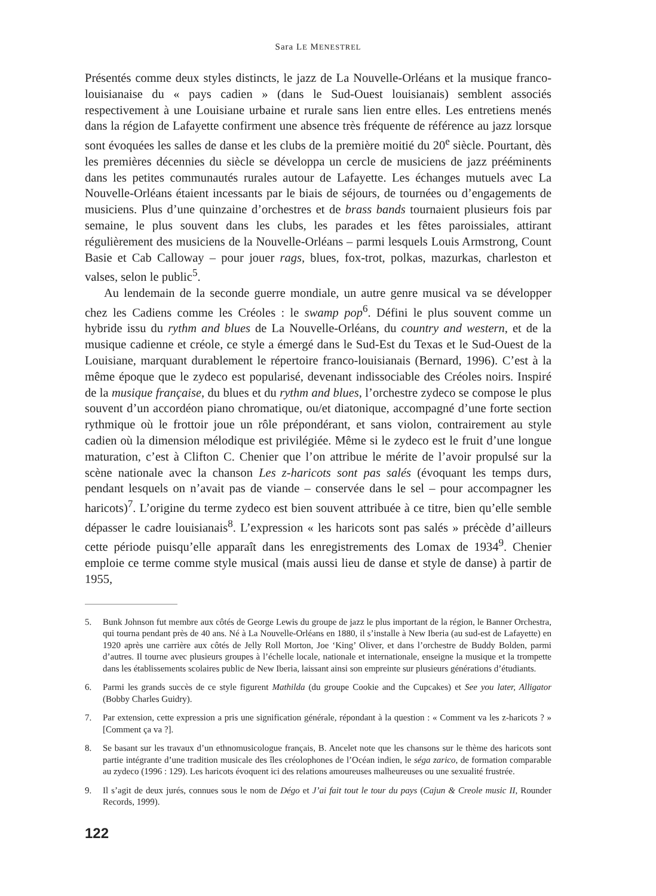Sara LE MENESTREL
Présentés comme deux styles distincts, le jazz de La Nouvelle-Orléans et la musique franco-louisianaise du « pays cadien » (dans le Sud-Ouest louisianais) semblent associés respectivement à une Louisiane urbaine et rurale sans lien entre elles. Les entretiens menés dans la région de Lafayette confirment une absence très fréquente de référence au jazz lorsque sont évoquées les salles de danse et les clubs de la première moitié du 20<sup>e</sup> siècle. Pourtant, dès les premières décennies du siècle se développa un cercle de musiciens de jazz prééminents dans les petites communautés rurales autour de Lafayette. Les échanges mutuels avec La Nouvelle-Orléans étaient incessants par le biais de séjours, de tournées ou d’engagements de musiciens. Plus d’une quinzaine d’orchestres et de brass bands tournaient plusieurs fois par semaine, le plus souvent dans les clubs, les parades et les fêtes paroissiales, attirant régulièrement des musiciens de la Nouvelle-Orléans – parmi lesquels Louis Armstrong, Count Basie et Cab Calloway – pour jouer rags, blues, fox-trot, polkas, mazurkas, charleston et valses, selon le public<sup>5</sup>.
Au lendemain de la seconde guerre mondiale, un autre genre musical va se développer chez les Cadiens comme les Créoles : le swamp pop<sup>6</sup>. Défini le plus souvent comme un hybride issu du rythm and blues de La Nouvelle-Orléans, du country and western, et de la musique cadienne et créole, ce style a émergé dans le Sud-Est du Texas et le Sud-Ouest de la Louisiane, marquant durablement le répertoire franco-louisianais (Bernard, 1996). C’est à la même époque que le zydeco est popularisé, devenant indissociable des Créoles noirs. Inspiré de la musique française, du blues et du rythm and blues, l’orchestre zydeco se compose le plus souvent d’un accordéon piano chromatique, ou/et diatonique, accompagné d’une forte section rythmique où le frottoir joue un rôle prépondérant, et sans violon, contrairement au style cadien où la dimension mélodique est privilégiée. Même si le zydeco est le fruit d’une longue maturation, c’est à Clifton C. Chenier que l’on attribue le mérite de l’avoir propulsé sur la scène nationale avec la chanson Les z-haricots sont pas salés (évoquant les temps durs, pendant lesquels on n’avait pas de viande – conservée dans le sel – pour accompagner les haricots)<sup>7</sup>. L’origine du terme zydeco est bien souvent attribuée à ce titre, bien qu’elle semble dépasser le cadre louisianais<sup>8</sup>. L’expression « les haricots sont pas salés » précède d’ailleurs cette période puisqu’elle apparaît dans les enregistrements des Lomax de 1934<sup>9</sup>. Chenier emploie ce terme comme style musical (mais aussi lieu de danse et style de danse) à partir de 1955,
5. Bunk Johnson fut membre aux côtés de George Lewis du groupe de jazz le plus important de la région, le Banner Orchestra, qui tourna pendant près de 40 ans. Né à La Nouvelle-Orléans en 1880, il s’installe à New Iberia (au sud-est de Lafayette) en 1920 après une carrière aux côtés de Jelly Roll Morton, Joe ‘King’ Oliver, et dans l’orchestre de Buddy Bolden, parmi d’autres. Il tourne avec plusieurs groupes à l’échelle locale, nationale et internationale, enseigne la musique et la trompette dans les établissements scolaires public de New Iberia, laissant ainsi son empreinte sur plusieurs générations d’étudiants.
6. Parmi les grands succès de ce style figurent Mathilda (du groupe Cookie and the Cupcakes) et See you later, Alligator (Bobby Charles Guidry).
7. Par extension, cette expression a pris une signification générale, répondant à la question : « Comment va les z-haricots ? » [Comment ça va ?].
8. Se basant sur les travaux d’un ethnomusicologue français, B. Ancelet note que les chansons sur le thème des haricots sont partie intégrante d’une tradition musicale des îles créolophones de l’Océan indien, le séga zarico, de formation comparable au zydeco (1996 : 129). Les haricots évoquent ici des relations amoureuses malheureuses ou une sexualité frustrée.
9. Il s’agit de deux jurés, connues sous le nom de Dégo et J’ai fait tout le tour du pays (Cajun & Creole music II, Rounder Records, 1999).
122